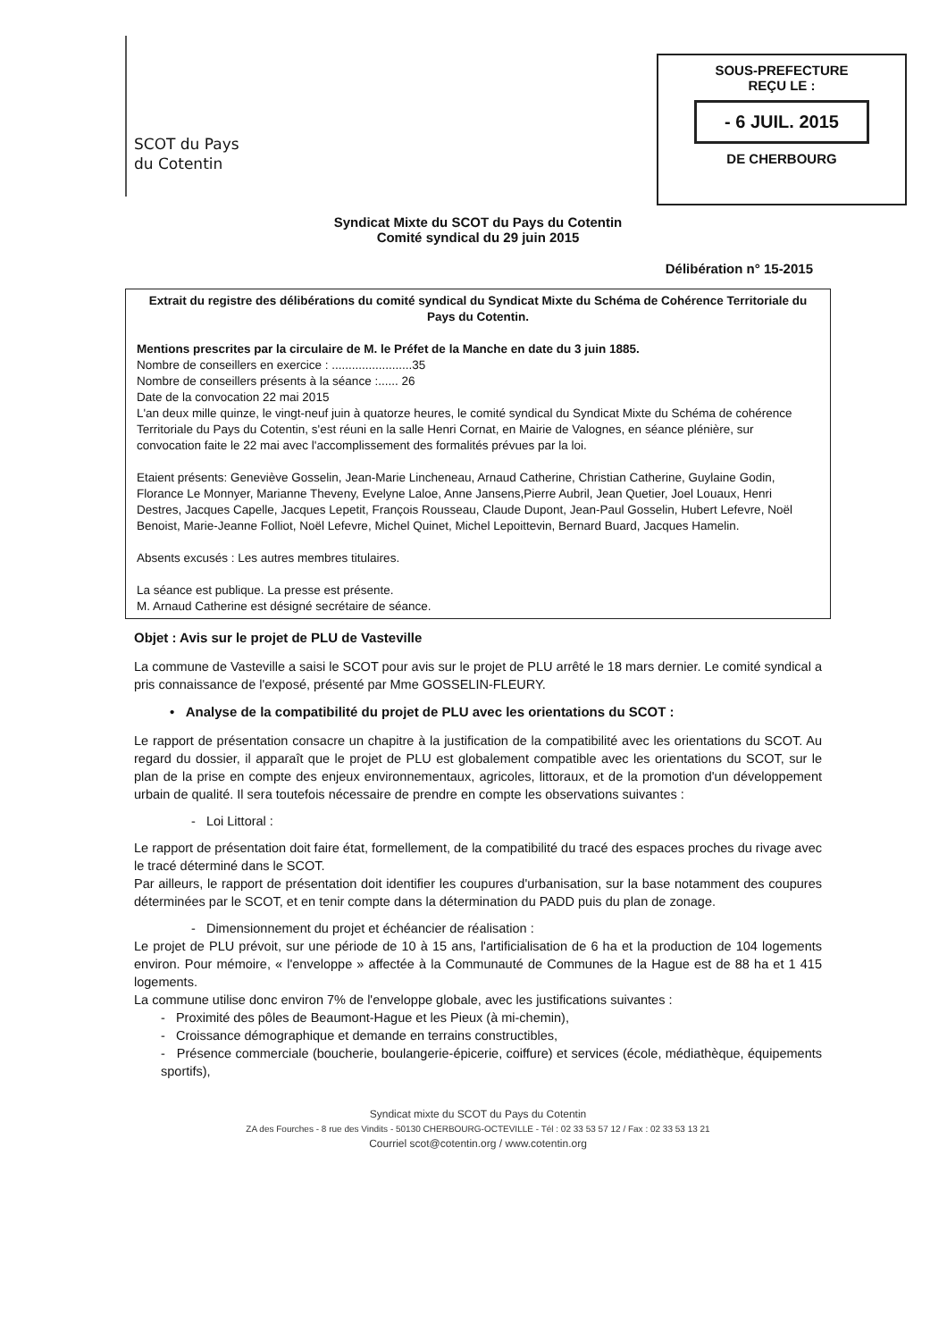SCOT du Pays
du Cotentin
SOUS-PREFECTURE
REÇU LE :
- 6 JUIL. 2015
DE CHERBOURG
Syndicat Mixte du SCOT du Pays du Cotentin
Comité syndical du 29 juin 2015
Délibération n° 15-2015
Extrait du registre des délibérations du comité syndical du Syndicat Mixte du Schéma de Cohérence Territoriale du Pays du Cotentin.
Mentions prescrites par la circulaire de M. le Préfet de la Manche en date du 3 juin 1885.
Nombre de conseillers en exercice : ........................35
Nombre de conseillers présents à la séance :...... 26
Date de la convocation 22 mai 2015
L'an deux mille quinze, le vingt-neuf juin à quatorze heures, le comité syndical du Syndicat Mixte du Schéma de cohérence Territoriale du Pays du Cotentin, s'est réuni en la salle Henri Cornat, en Mairie de Valognes, en séance plénière, sur convocation faite le 22 mai avec l'accomplissement des formalités prévues par la loi.
Etaient présents: Geneviève Gosselin, Jean-Marie Lincheneau, Arnaud Catherine, Christian Catherine, Guylaine Godin, Florance Le Monnyer, Marianne Theveny, Evelyne Laloe, Anne Jansens,Pierre Aubril, Jean Quetier, Joel Louaux, Henri Destres, Jacques Capelle, Jacques Lepetit, François Rousseau, Claude Dupont, Jean-Paul Gosselin, Hubert Lefevre, Noël Benoist, Marie-Jeanne Folliot, Noël Lefevre, Michel Quinet, Michel Lepoittevin, Bernard Buard, Jacques Hamelin.
Absents excusés : Les autres membres titulaires.
La séance est publique. La presse est présente.
M. Arnaud Catherine est désigné secrétaire de séance.
Objet : Avis sur le projet de PLU de Vasteville
La commune de Vasteville a saisi le SCOT pour avis sur le projet de PLU arrêté le 18 mars dernier. Le comité syndical a pris connaissance de l'exposé, présenté par Mme GOSSELIN-FLEURY.
• Analyse de la compatibilité du projet de PLU avec les orientations du SCOT :
Le rapport de présentation consacre un chapitre à la justification de la compatibilité avec les orientations du SCOT. Au regard du dossier, il apparaît que le projet de PLU est globalement compatible avec les orientations du SCOT, sur le plan de la prise en compte des enjeux environnementaux, agricoles, littoraux, et de la promotion d'un développement urbain de qualité. Il sera toutefois nécessaire de prendre en compte les observations suivantes :
- Loi Littoral :
Le rapport de présentation doit faire état, formellement, de la compatibilité du tracé des espaces proches du rivage avec le tracé déterminé dans le SCOT.
Par ailleurs, le rapport de présentation doit identifier les coupures d'urbanisation, sur la base notamment des coupures déterminées par le SCOT, et en tenir compte dans la détermination du PADD puis du plan de zonage.
- Dimensionnement du projet et échéancier de réalisation :
Le projet de PLU prévoit, sur une période de 10 à 15 ans, l'artificialisation de 6 ha et la production de 104 logements environ. Pour mémoire, « l'enveloppe » affectée à la Communauté de Communes de la Hague est de 88 ha et 1 415 logements.
La commune utilise donc environ 7% de l'enveloppe globale, avec les justifications suivantes :
- Proximité des pôles de Beaumont-Hague et les Pieux (à mi-chemin),
- Croissance démographique et demande en terrains constructibles,
- Présence commerciale (boucherie, boulangerie-épicerie, coiffure) et services (école, médiathèque, équipements sportifs),
Syndicat mixte du SCOT du Pays du Cotentin
ZA des Fourches - 8 rue des Vindits - 50130 CHERBOURG-OCTEVILLE - Tél : 02 33 53 57 12 / Fax : 02 33 53 13 21
Courriel scot@cotentin.org / www.cotentin.org